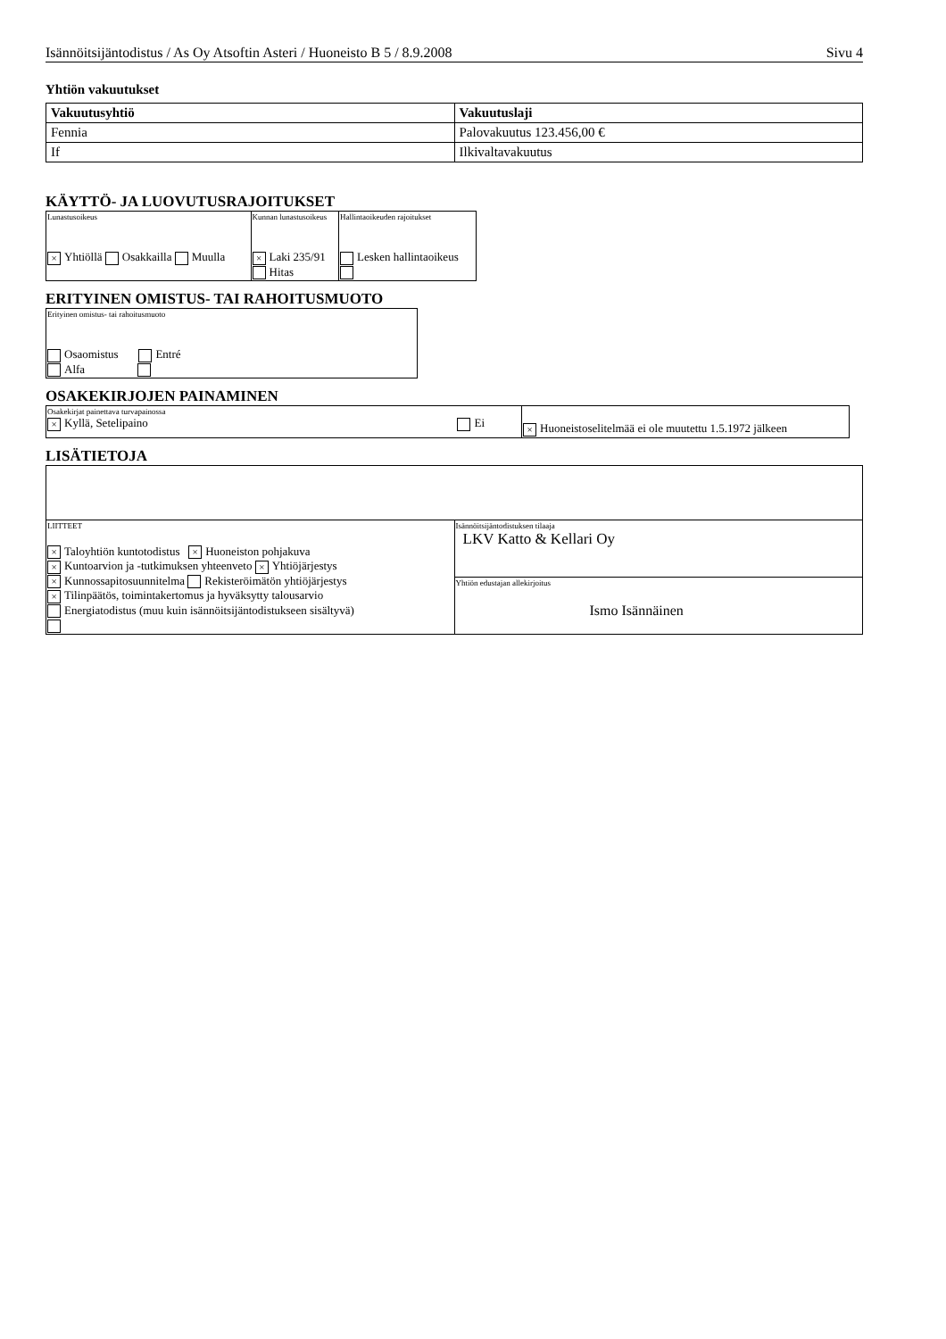Isännöitsijäntodistus / As Oy Atsoftin Asteri / Huoneisto B 5 / 8.9.2008 Sivu 4
Yhtiön vakuutukset
| Vakuutusyhtiö | Vakuutuslaji |
| --- | --- |
| Fennia | Palovakuutus 123.456,00 € |
| If | Ilkivaltavakuutus |
KÄYTTÖ- JA LUOVUTUSRAJOITUKSET
| Lunastusoikeus × Yhtiöllä Osakkailla Muulla | Kunnan lunastusoikeus × Laki 235/91 Hitas | Hallintaoikeuden rajoitukset Lesken hallintaoikeus |
ERITYINEN OMISTUS- TAI RAHOITUSMUOTO
| Erityinen omistus- tai rahoitusmuoto Osaomistus Entré Alfa |
OSAKEKIRJOJEN PAINAMINEN
| Osakekirjat painettava turvapainossa × Kyllä, Setelipaino Ei | × Huoneistoselitelmää ei ole muutettu 1.5.1972 jälkeen |
LISÄTIETOJA
| LIITTEET × Taloyhtiön kuntotodistus × Huoneiston pohjakuva × Kuntoarvion ja -tutkimuksen yhteenveto × Yhtiöjärjestys × Kunnossapitosuunnitelma Rekisteröimätön yhtiöjärjestys × Tilinpäätös, toimintakertomus ja hyväksytty talousarvio Energiatodistus (muu kuin isännöitsijäntodistukseen sisältyvä) | Isännöitsijäntodistuksen tilaaja LKV Katto & Kellari Oy |
| | Yhtiön edustajan allekirjoitus Ismo Isännäinen |